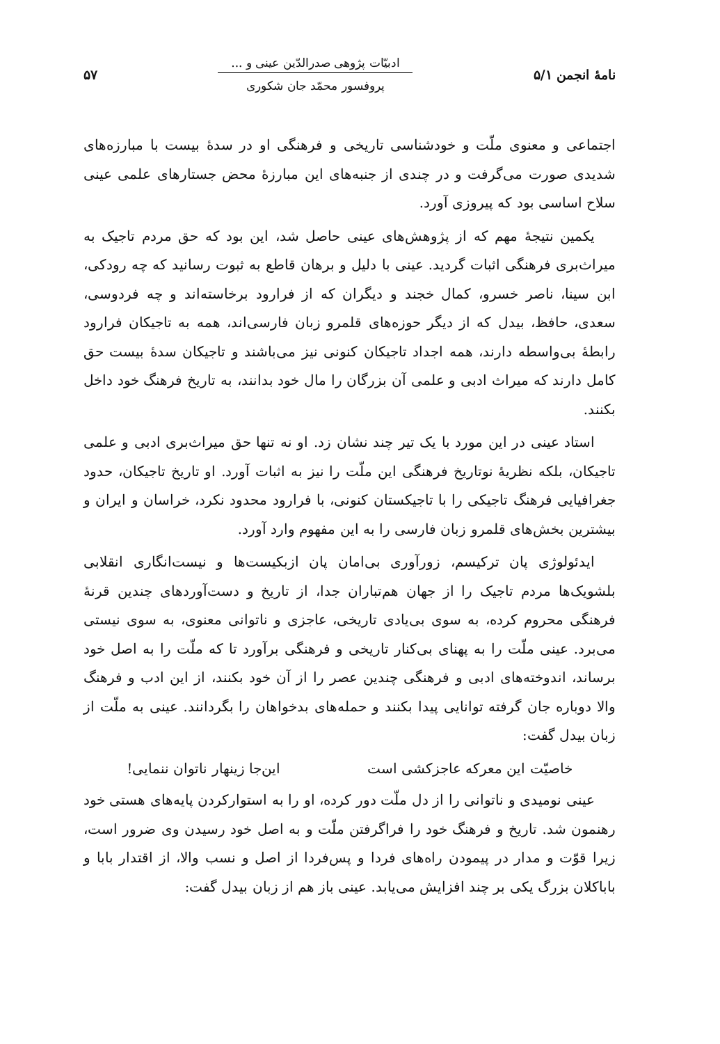نامهٔ انجمن ۵/۱
ادبیّات پژوهی صدرالدّین عینی و ...
پروفسور محمّد جان شکوری
۵۷
اجتماعی و معنوی ملّت و خودشناسی تاریخی و فرهنگی او در سدهٔ بیست با مبارزه‌های شدیدی صورت می‌گرفت و در چندی از جنبه‌های این مبارزهٔ محض جستارهای علمی عینی سلاح اساسی بود که پیروزی آورد.
یکمین نتیجهٔ مهم که از پژوهش‌های عینی حاصل شد، این بود که حق مردم تاجیک به میراث‌بری فرهنگی اثبات گردید. عینی با دلیل و برهان قاطع به ثبوت رسانید که چه رودکی، ابن سینا، ناصر خسرو، کمال خجند و دیگران که از فرارود برخاسته‌اند و چه فردوسی، سعدی، حافظ، بیدل که از دیگر حوزه‌های قلمرو زبان فارسی‌اند، همه به تاجیکان فرارود رابطهٔ بی‌واسطه دارند، همه اجداد تاجیکان کنونی نیز می‌باشند و تاجیکان سدهٔ بیست حق کامل دارند که میراث ادبی و علمی آن بزرگان را مال خود بدانند، به تاریخ فرهنگ خود داخل بکنند.
استاد عینی در این مورد با یک تیر چند نشان زد. او نه تنها حق میراث‌بری ادبی و علمی تاجیکان، بلکه نظریهٔ نوتاریخ فرهنگی این ملّت را نیز به اثبات آورد. او تاریخ تاجیکان، حدود جغرافیایی فرهنگ تاجیکی را با تاجیکستان کنونی، با فرارود محدود نکرد، خراسان و ایران و بیشترین بخش‌های قلمرو زبان فارسی را به این مفهوم وارد آورد.
ایدئولوژی پان ترکیسم، زورآوری بی‌امان پان ازبکیست‌ها و نیست‌انگاری انقلابی بلشویک‌ها مردم تاجیک را از جهان هم‌تباران جدا، از تاریخ و دست‌آوردهای چندین قرنهٔ فرهنگی محروم کرده، به سوی بی‌یادی تاریخی، عاجزی و ناتوانی معنوی، به سوی نیستی می‌برد. عینی ملّت را به پهنای بی‌کنار تاریخی و فرهنگی برآورد تا که ملّت را به اصل خود برساند، اندوخته‌های ادبی و فرهنگی چندین عصر را از آن خود بکنند، از این ادب و فرهنگ والا دوباره جان گرفته توانایی پیدا بکنند و حمله‌های بدخواهان را بگردانند. عینی به ملّت از زبان بیدل گفت:
خاصیّت این معرکه عاجزکشی است این‌جا زینهار ناتوان ننمایی!
عینی نومیدی و ناتوانی را از دل ملّت دور کرده، او را به استوارکردن پایه‌های هستی خود رهنمون شد. تاریخ و فرهنگ خود را فراگرفتن ملّت و به اصل خود رسیدن وی ضرور است، زیرا قوّت و مدار در پیمودن راه‌های فردا و پس‌فردا از اصل و نسب والا، از اقتدار بابا و باباکلان بزرگ یکی بر چند افزایش می‌یابد. عینی باز هم از زبان بیدل گفت: